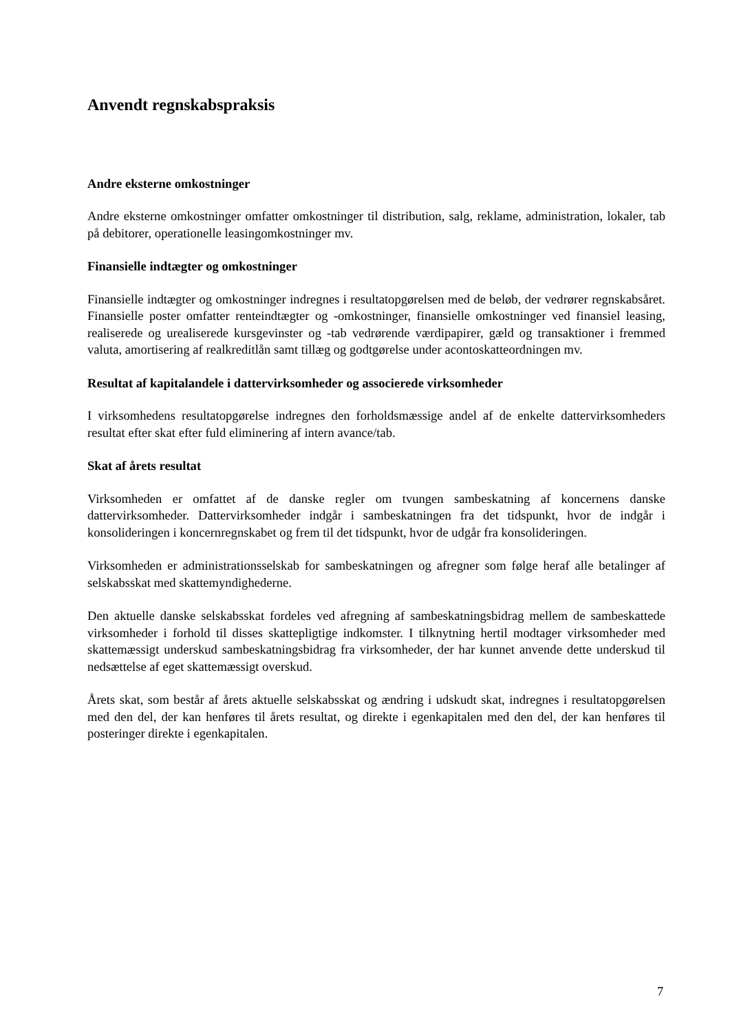Anvendt regnskabspraksis
Andre eksterne omkostninger
Andre eksterne omkostninger omfatter omkostninger til distribution, salg, reklame, administration, lokaler, tab på debitorer, operationelle leasingomkostninger mv.
Finansielle indtægter og omkostninger
Finansielle indtægter og omkostninger indregnes i resultatopgørelsen med de beløb, der vedrører regnskabsåret. Finansielle poster omfatter renteindtægter og -omkostninger, finansielle omkostninger ved finansiel leasing, realiserede og urealiserede kursgevinster og -tab vedrørende værdipapirer, gæld og transaktioner i fremmed valuta, amortisering af realkreditlån samt tillæg og godtgørelse under acontoskatteordningen mv.
Resultat af kapitalandele i dattervirksomheder og associerede virksomheder
I virksomhedens resultatopgørelse indregnes den forholdsmæssige andel af de enkelte dattervirksomheders resultat efter skat efter fuld eliminering af intern avance/tab.
Skat af årets resultat
Virksomheden er omfattet af de danske regler om tvungen sambeskatning af koncernens danske dattervirksomheder. Dattervirksomheder indgår i sambeskatningen fra det tidspunkt, hvor de indgår i konsolideringen i koncernregnskabet og frem til det tidspunkt, hvor de udgår fra konsolideringen.
Virksomheden er administrationsselskab for sambeskatningen og afregner som følge heraf alle betalinger af selskabsskat med skattemyndighederne.
Den aktuelle danske selskabsskat fordeles ved afregning af sambeskatningsbidrag mellem de sambeskattede virksomheder i forhold til disses skattepligtige indkomster. I tilknytning hertil modtager virksomheder med skattemæssigt underskud sambeskatningsbidrag fra virksomheder, der har kunnet anvende dette underskud til nedsættelse af eget skattemæssigt overskud.
Årets skat, som består af årets aktuelle selskabsskat og ændring i udskudt skat, indregnes i resultatopgørelsen med den del, der kan henføres til årets resultat, og direkte i egenkapitalen med den del, der kan henføres til posteringer direkte i egenkapitalen.
7